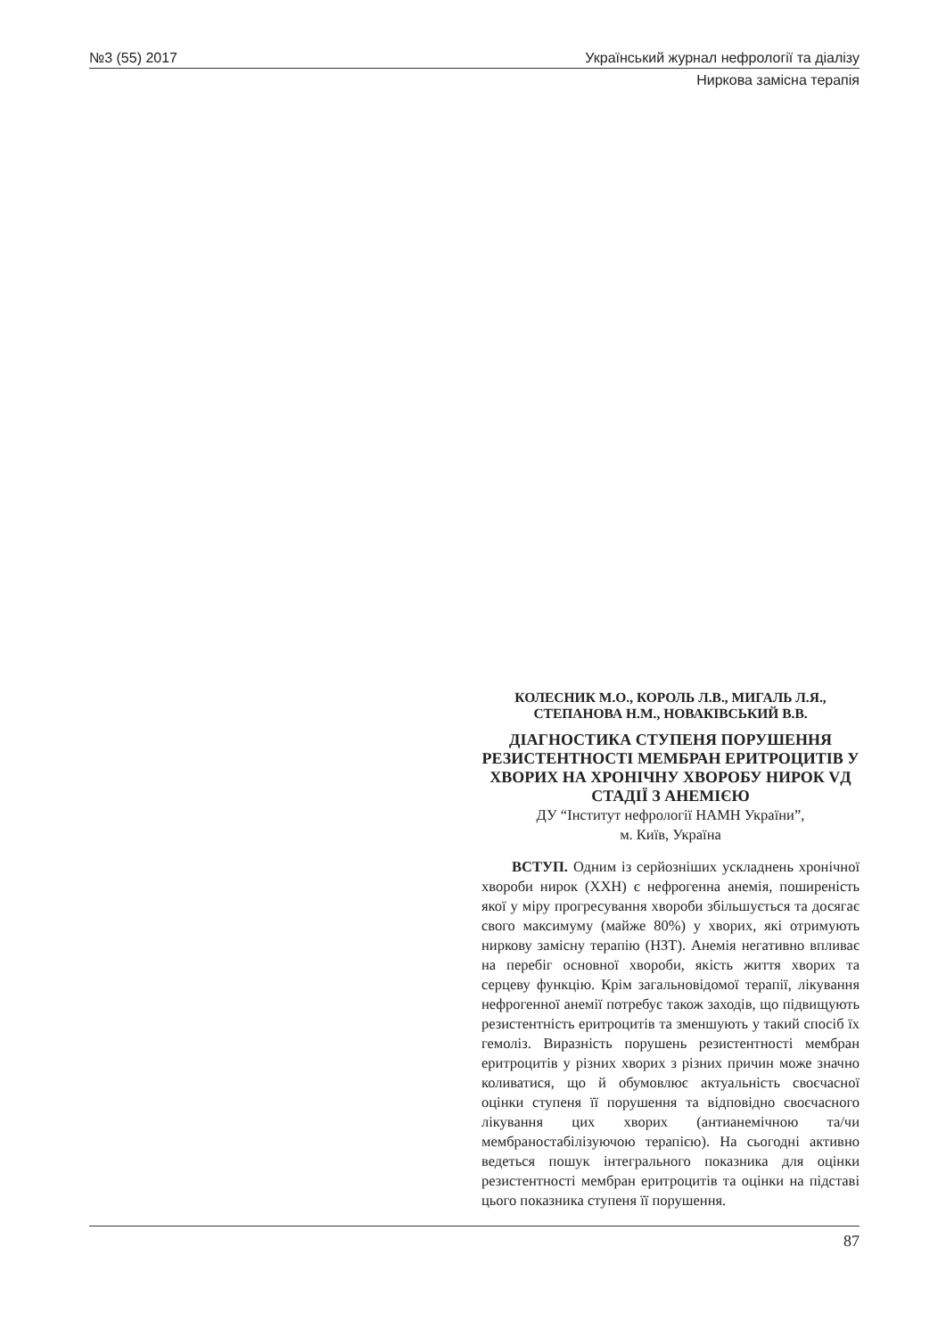№3 (55) 2017 Український журнал нефрології та діалізу
Ниркова замісна терапія
КОЛЕСНИК М.О., КОРОЛЬ Л.В., МИГАЛЬ Л.Я.,
СТЕПАНОВА Н.М., НОВАКІВСЬКИЙ В.В.
ДІАГНОСТИКА СТУПЕНЯ ПОРУШЕННЯ РЕЗИСТЕНТНОСТІ МЕМБРАН ЕРИТРОЦИТІВ У ХВОРИХ НА ХРОНІЧНУ ХВОРОБУ НИРОК VД СТАДІЇ З АНЕМІЄЮ
ДУ “Інститут нефрології НАМН України”,
м. Київ, Україна
ВСТУП. Одним із серйозніших ускладнень хронічної хвороби нирок (ХХН) є нефрогенна анемія, поширеність якої у міру прогресування хвороби збільшується та досягає свого максимуму (майже 80%) у хворих, які отримують ниркову замісну терапію (НЗТ). Анемія негативно впливає на перебіг основної хвороби, якість життя хворих та серцеву функцію. Крім загальновідомої терапії, лікування нефрогенної анемії потребує також заходів, що підвищують резистентність еритроцитів та зменшують у такий спосіб їх гемоліз. Виразність порушень резистентності мембран еритроцитів у різних хворих з різних причин може значно коливатися, що й обумовлює актуальність своєчасної оцінки ступеня її порушення та відповідно своєчасного лікування цих хворих (антианемічною та/чи мембраностабілізуючою терапією). На сьогодні активно ведеться пошук інтегрального показника для оцінки резистентності мембран еритроцитів та оцінки на підставі цього показника ступеня її порушення.
87